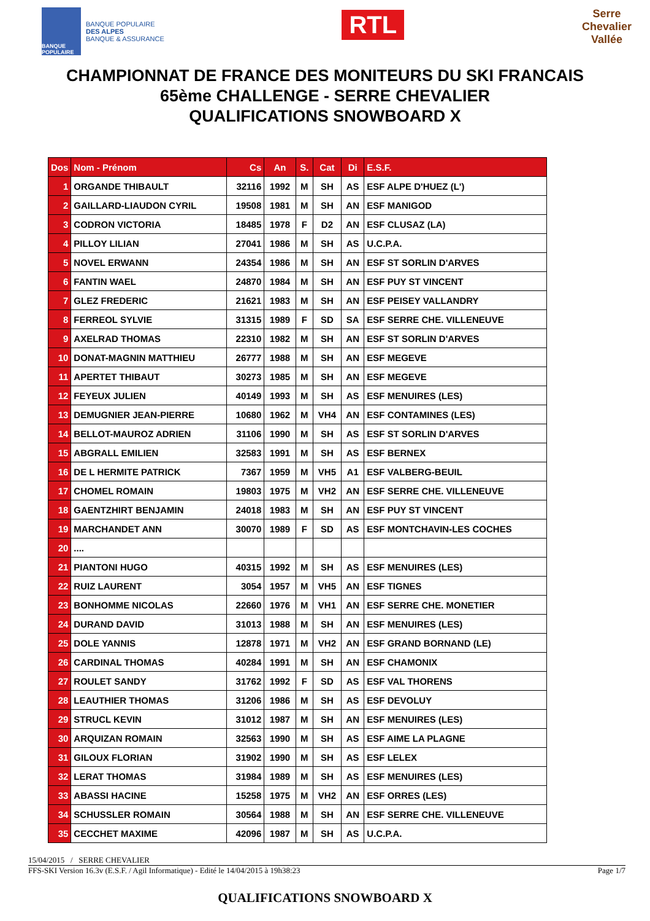BANQUE POPULAIRE
BANQUE POPULAIRE
DES ALPES
BANQUE & ASSURANCE
RTL
Serre
Chevalier
Vallée
CHAMPIONNAT DE FRANCE DES MONITEURS DU SKI FRANCAIS
65ème CHALLENGE - SERRE CHEVALIER
QUALIFICATIONS SNOWBOARD X
| Dos | Nom - Prénom | Cs | An | S. | Cat | Di | E.S.F. |
| --- | --- | --- | --- | --- | --- | --- | --- |
| 1 | ORGANDE THIBAULT | 32116 | 1992 | M | SH | AS | ESF ALPE D'HUEZ (L') |
| 2 | GAILLARD-LIAUDON CYRIL | 19508 | 1981 | M | SH | AN | ESF MANIGOD |
| 3 | CODRON VICTORIA | 18485 | 1978 | F | D2 | AN | ESF CLUSAZ (LA) |
| 4 | PILLOY LILIAN | 27041 | 1986 | M | SH | AS | U.C.P.A. |
| 5 | NOVEL ERWANN | 24354 | 1986 | M | SH | AN | ESF ST SORLIN D'ARVES |
| 6 | FANTIN WAEL | 24870 | 1984 | M | SH | AN | ESF PUY ST VINCENT |
| 7 | GLEZ FREDERIC | 21621 | 1983 | M | SH | AN | ESF PEISEY VALLANDRY |
| 8 | FERREOL SYLVIE | 31315 | 1989 | F | SD | SA | ESF SERRE CHE. VILLENEUVE |
| 9 | AXELRAD THOMAS | 22310 | 1982 | M | SH | AN | ESF ST SORLIN D'ARVES |
| 10 | DONAT-MAGNIN MATTHIEU | 26777 | 1988 | M | SH | AN | ESF MEGEVE |
| 11 | APERTET THIBAUT | 30273 | 1985 | M | SH | AN | ESF MEGEVE |
| 12 | FEYEUX JULIEN | 40149 | 1993 | M | SH | AS | ESF MENUIRES (LES) |
| 13 | DEMUGNIER JEAN-PIERRE | 10680 | 1962 | M | VH4 | AN | ESF CONTAMINES (LES) |
| 14 | BELLOT-MAUROZ ADRIEN | 31106 | 1990 | M | SH | AS | ESF ST SORLIN D'ARVES |
| 15 | ABGRALL EMILIEN | 32583 | 1991 | M | SH | AS | ESF BERNEX |
| 16 | DE L HERMITE PATRICK | 7367 | 1959 | M | VH5 | A1 | ESF VALBERG-BEUIL |
| 17 | CHOMEL ROMAIN | 19803 | 1975 | M | VH2 | AN | ESF SERRE CHE. VILLENEUVE |
| 18 | GAENTZHIRT BENJAMIN | 24018 | 1983 | M | SH | AN | ESF PUY ST VINCENT |
| 19 | MARCHANDET ANN | 30070 | 1989 | F | SD | AS | ESF MONTCHAVIN-LES COCHES |
| 20 | .... | | | | | | |
| 21 | PIANTONI HUGO | 40315 | 1992 | M | SH | AS | ESF MENUIRES (LES) |
| 22 | RUIZ LAURENT | 3054 | 1957 | M | VH5 | AN | ESF TIGNES |
| 23 | BONHOMME NICOLAS | 22660 | 1976 | M | VH1 | AN | ESF SERRE CHE. MONETIER |
| 24 | DURAND DAVID | 31013 | 1988 | M | SH | AN | ESF MENUIRES (LES) |
| 25 | DOLE YANNIS | 12878 | 1971 | M | VH2 | AN | ESF GRAND BORNAND (LE) |
| 26 | CARDINAL THOMAS | 40284 | 1991 | M | SH | AN | ESF CHAMONIX |
| 27 | ROULET SANDY | 31762 | 1992 | F | SD | AS | ESF VAL THORENS |
| 28 | LEAUTHIER THOMAS | 31206 | 1986 | M | SH | AS | ESF DEVOLUY |
| 29 | STRUCL KEVIN | 31012 | 1987 | M | SH | AN | ESF MENUIRES (LES) |
| 30 | ARQUIZAN ROMAIN | 32563 | 1990 | M | SH | AS | ESF AIME LA PLAGNE |
| 31 | GILOUX FLORIAN | 31902 | 1990 | M | SH | AS | ESF LELEX |
| 32 | LERAT THOMAS | 31984 | 1989 | M | SH | AS | ESF MENUIRES (LES) |
| 33 | ABASSI HACINE | 15258 | 1975 | M | VH2 | AN | ESF ORRES (LES) |
| 34 | SCHUSSLER ROMAIN | 30564 | 1988 | M | SH | AN | ESF SERRE CHE. VILLENEUVE |
| 35 | CECCHET MAXIME | 42096 | 1987 | M | SH | AS | U.C.P.A. |
15/04/2015 / SERRE CHEVALIER
FFS-SKI Version 16.3v (E.S.F. / Agil Informatique) - Edité le 14/04/2015 à 19h38:23 Page 1/7
QUALIFICATIONS SNOWBOARD X